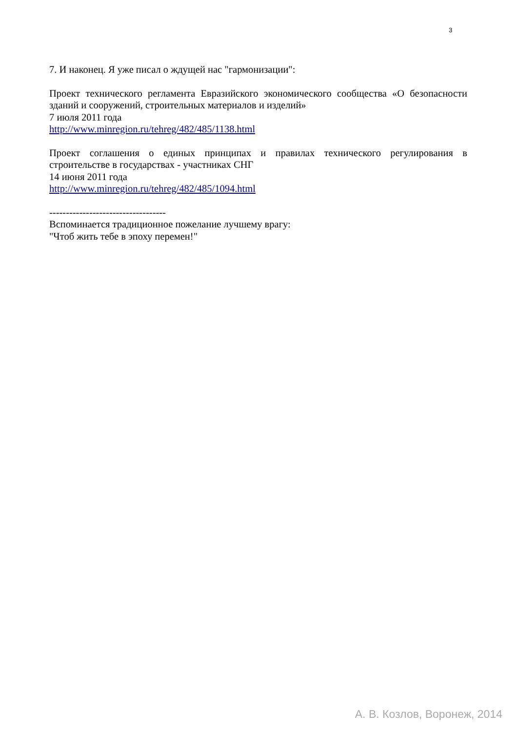3
7. И наконец. Я уже писал о ждущей нас "гармонизации":
Проект технического регламента Евразийского экономического сообщества «О безопасности зданий и сооружений, строительных материалов и изделий»
7 июля 2011 года
http://www.minregion.ru/tehreg/482/485/1138.html
Проект соглашения о единых принципах и правилах технического регулирования в строительстве в государствах - участниках СНГ
14 июня 2011 года
http://www.minregion.ru/tehreg/482/485/1094.html
-----------------------------------
Вспоминается традиционное пожелание лучшему врагу:
"Чтоб жить тебе в эпоху перемен!"
А. В. Козлов, Воронеж, 2014